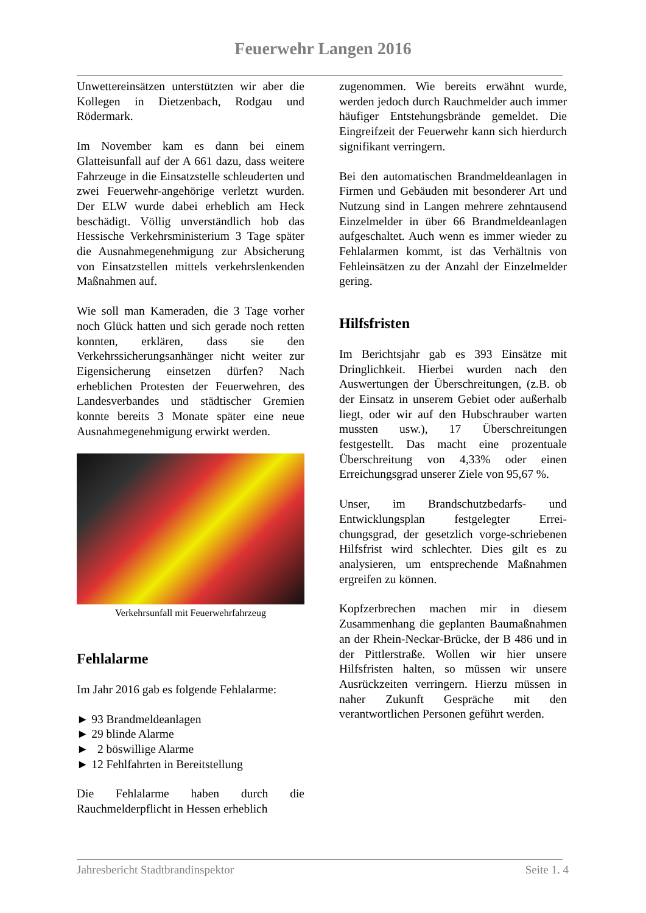Feuerwehr Langen 2016
Unwettereinsätzen unterstützten wir aber die Kollegen in Dietzenbach, Rodgau und Rödermark.
Im November kam es dann bei einem Glatteisunfall auf der A 661 dazu, dass weitere Fahrzeuge in die Einsatzstelle schleuderten und zwei Feuerwehr-angehörige verletzt wurden. Der ELW wurde dabei erheblich am Heck beschädigt. Völlig unverständlich hob das Hessische Verkehrsministerium 3 Tage später die Ausnahmegenehmigung zur Absicherung von Einsatzstellen mittels verkehrslenkenden Maßnahmen auf.
Wie soll man Kameraden, die 3 Tage vorher noch Glück hatten und sich gerade noch retten konnten, erklären, dass sie den Verkehrssicherungsanhänger nicht weiter zur Eigensicherung einsetzen dürfen? Nach erheblichen Protesten der Feuerwehren, des Landesverbandes und städtischer Gremien konnte bereits 3 Monate später eine neue Ausnahmegenehmigung erwirkt werden.
Verkehrsunfall mit Feuerwehrfahrzeug
Fehlalarme
Im Jahr 2016 gab es folgende Fehlalarme:
► 93 Brandmeldeanlagen
► 29 blinde Alarme
► 2 böswillige Alarme
► 12 Fehlfahrten in Bereitstellung
Die Fehlalarme haben durch die Rauchmelderpflicht in Hessen erheblich
zugenommen. Wie bereits erwähnt wurde, werden jedoch durch Rauchmelder auch immer häufiger Entstehungsbrände gemeldet. Die Eingreifzeit der Feuerwehr kann sich hierdurch signifikant verringern.
Bei den automatischen Brandmeldeanlagen in Firmen und Gebäuden mit besonderer Art und Nutzung sind in Langen mehrere zehntausend Einzelmelder in über 66 Brandmeldeanlagen aufgeschaltet. Auch wenn es immer wieder zu Fehlalarmen kommt, ist das Verhältnis von Fehleinsätzen zu der Anzahl der Einzelmelder gering.
Hilfsfristen
Im Berichtsjahr gab es 393 Einsätze mit Dringlichkeit. Hierbei wurden nach den Auswertungen der Überschreitungen, (z.B. ob der Einsatz in unserem Gebiet oder außerhalb liegt, oder wir auf den Hubschrauber warten mussten usw.), 17 Überschreitungen festgestellt. Das macht eine prozentuale Überschreitung von 4,33% oder einen Erreichungsgrad unserer Ziele von 95,67 %.
Unser, im Brandschutzbedarfs- und Entwicklungsplan festgelegter Errei-chungsgrad, der gesetzlich vorge-schriebenen Hilfsfrist wird schlechter. Dies gilt es zu analysieren, um entsprechende Maßnahmen ergreifen zu können.
Kopfzerbrechen machen mir in diesem Zusammenhang die geplanten Baumaßnahmen an der Rhein-Neckar-Brücke, der B 486 und in der Pittlerstraße. Wollen wir hier unsere Hilfsfristen halten, so müssen wir unsere Ausrückzeiten verringern. Hierzu müssen in naher Zukunft Gespräche mit den verantwortlichen Personen geführt werden.
Jahresbericht Stadtbrandinspektor Seite 1. 4